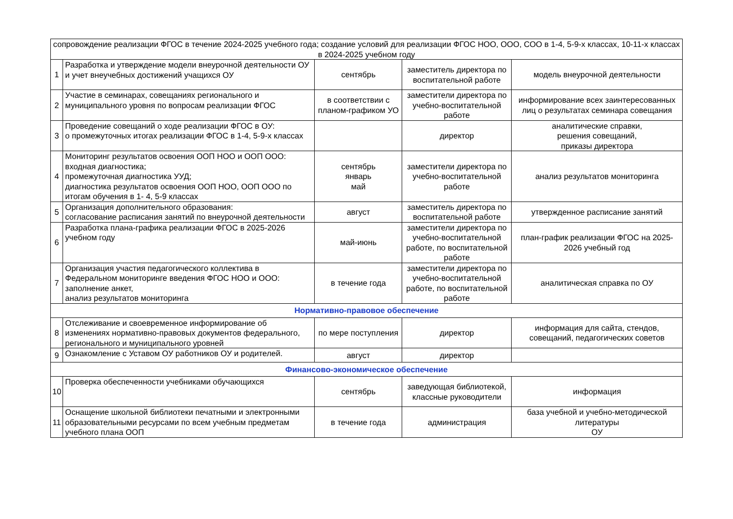| сопровождение реализации ФГОС в течение 2024-2025 учебного года; создание условий для реализации ФГОС НОО, ООО, СОО в 1-4, 5-9-х классах, 10-11-х классах в 2024-2025 учебном году | | | | |
| 1 | Разработка и утверждение модели внеурочной деятельности ОУ и учет внеучебных достижений учащихся ОУ | сентябрь | заместитель директора по воспитательной работе | модель внеурочной деятельности |
| 2 | Участие в семинарах, совещаниях регионального и муниципального уровня по вопросам реализации ФГОС | в соответствии с планом-графиком УО | заместители директора по учебно-воспитательной работе | информирование всех заинтересованных лиц о результатах семинара совещания |
| 3 | Проведение совещаний о ходе реализации ФГОС в ОУ: о промежуточных итогах реализации ФГОС в 1-4, 5-9-х классах | | директор | аналитические справки, решения совещаний, приказы директора |
| 4 | Мониторинг результатов освоения ООП НОО и ООП ООО: входная диагностика; промежуточная диагностика УУД; диагностика результатов освоения ООП НОО, ООП ООО по итогам обучения в 1- 4, 5-9 классах | сентябрь январь май | заместители директора по учебно-воспитательной работе | анализ результатов мониторинга |
| 5 | Организация дополнительного образования: согласование расписания занятий по внеурочной деятельности | август | заместитель директора по воспитательной работе | утвержденное расписание занятий |
| 6 | Разработка плана-графика реализации ФГОС в 2025-2026 учебном году | май-июнь | заместители директора по учебно-воспитательной работе, по воспитательной работе | план-график реализации ФГОС на 2025-2026 учебный год |
| 7 | Организация участия педагогического коллектива в Федеральном мониторинге введения ФГОС НОО и ООО: заполнение анкет, анализ результатов мониторинга | в течение года | заместители директора по учебно-воспитательной работе, по воспитательной работе | аналитическая справка по ОУ |
| Нормативно-правовое обеспечение | | | | |
| 8 | Отслеживание и своевременное информирование об изменениях нормативно-правовых документов федерального, регионального и муниципального уровней | по мере поступления | директор | информация для сайта, стендов, совещаний, педагогических советов |
| 9 | Ознакомление с Уставом ОУ работников ОУ и родителей. | август | директор | |
| Финансово-экономическое обеспечение | | | | |
| 10 | Проверка обеспеченности учебниками обучающихся | сентябрь | заведующая библиотекой, классные руководители | информация |
| 11 | Оснащение школьной библиотеки печатными и электронными образовательными ресурсами по всем учебным предметам учебного плана ООП | в течение года | администрация | база учебной и учебно-методической литературы ОУ |